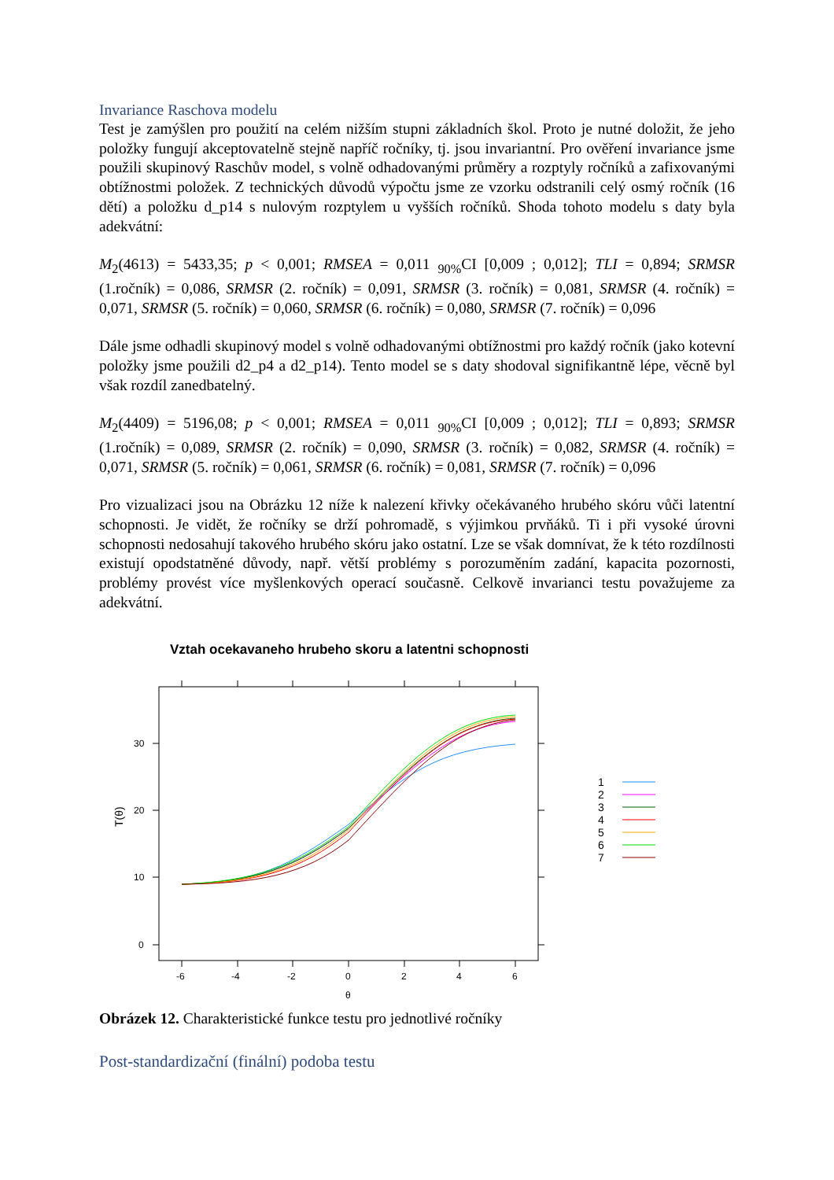Invariance Raschova modelu
Test je zamýšlen pro použití na celém nižším stupni základních škol. Proto je nutné doložit, že jeho položky fungují akceptovatelně stejně napříč ročníky, tj. jsou invariantní. Pro ověření invariance jsme použili skupinový Raschův model, s volně odhadovanými průměry a rozptyly ročníků a zafixovanými obtížnostmi položek. Z technických důvodů výpočtu jsme ze vzorku odstranili celý osmý ročník (16 dětí) a položku d_p14 s nulovým rozptylem u vyšších ročníků. Shoda tohoto modelu s daty byla adekvátní:
M<sub>2</sub>(4613) = 5433,35; p < 0,001; RMSEA = 0,011 <sub>90%</sub>CI [0,009 ; 0,012]; TLI = 0,894; SRMSR (1.ročník) = 0,086, SRMSR (2. ročník) = 0,091, SRMSR (3. ročník) = 0,081, SRMSR (4. ročník) = 0,071, SRMSR (5. ročník) = 0,060, SRMSR (6. ročník) = 0,080, SRMSR (7. ročník) = 0,096
Dále jsme odhadli skupinový model s volně odhadovanými obtížnostmi pro každý ročník (jako kotevní položky jsme použili d2_p4 a d2_p14). Tento model se s daty shodoval signifikantně lépe, věcně byl však rozdíl zanedbatelný.
M<sub>2</sub>(4409) = 5196,08; p < 0,001; RMSEA = 0,011 <sub>90%</sub>CI [0,009 ; 0,012]; TLI = 0,893; SRMSR (1.ročník) = 0,089, SRMSR (2. ročník) = 0,090, SRMSR (3. ročník) = 0,082, SRMSR (4. ročník) = 0,071, SRMSR (5. ročník) = 0,061, SRMSR (6. ročník) = 0,081, SRMSR (7. ročník) = 0,096
Pro vizualizaci jsou na Obrázku 12 níže k nalezení křivky očekávaného hrubého skóru vůči latentní schopnosti. Je vidět, že ročníky se drží pohromadě, s výjimkou prvňáků. Ti i při vysoké úrovni schopnosti nedosahují takového hrubého skóru jako ostatní. Lze se však domnívat, že k této rozdílnosti existují opodstatněné důvody, např. větší problémy s porozuměním zadání, kapacita pozornosti, problémy provést více myšlenkových operací současně. Celkově invarianci testu považujeme za adekvátní.
Vztah ocekavaneho hrubeho skoru a latentni schopnosti
-6
-4
-2
0
2
4
6
θ
0
10
20
30
T(θ)
1
2
3
4
5
6
7
Obrázek 12. Charakteristické funkce testu pro jednotlivé ročníky
Post-standardizační (finální) podoba testu